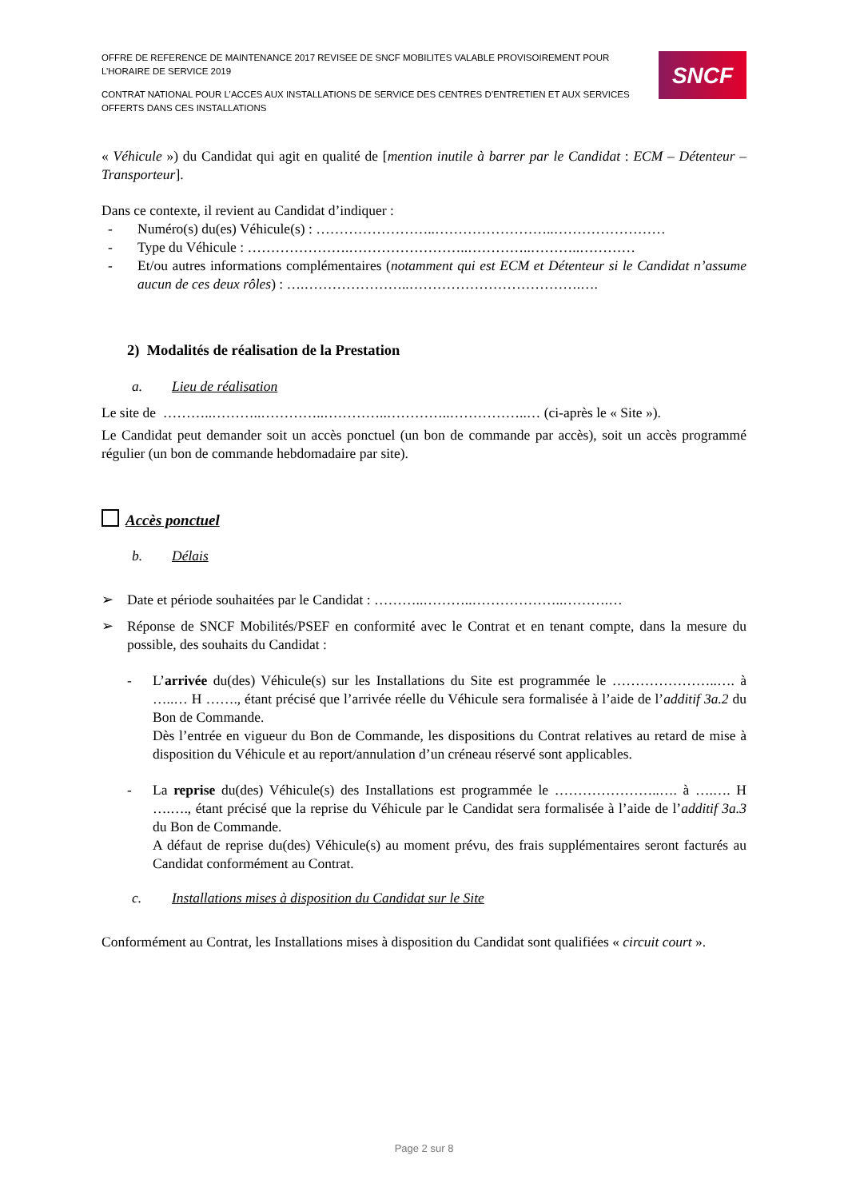OFFRE DE REFERENCE DE MAINTENANCE 2017 REVISEE DE SNCF MOBILITES VALABLE PROVISOIREMENT POUR L’HORAIRE DE SERVICE 2019
CONTRAT NATIONAL POUR L’ACCES AUX INSTALLATIONS DE SERVICE DES CENTRES D’ENTRETIEN ET AUX SERVICES OFFERTS DANS CES INSTALLATIONS
SNCF
« Véhicule ») du Candidat qui agit en qualité de [mention inutile à barrer par le Candidat : ECM – Détenteur – Transporteur].
Dans ce contexte, il revient au Candidat d’indiquer :
- Numéro(s) du(es) Véhicule(s) : ……………………..……………………..……………………
- Type du Véhicule : ………………….……………………..…………..………..…………
- Et/ou autres informations complémentaires (notamment qui est ECM et Détenteur si le Candidat n’assume aucun de ces deux rôles) : ….…………………..……………………………….….
2) Modalités de réalisation de la Prestation
a. Lieu de réalisation
Le site de ………..………..…………..…………..…………..……………..… (ci-après le « Site »).
Le Candidat peut demander soit un accès ponctuel (un bon de commande par accès), soit un accès programmé régulier (un bon de commande hebdomadaire par site).
Accès ponctuel
b. Délais
➢ Date et période souhaitées par le Candidat : ………..………..………………..……….…
➢ Réponse de SNCF Mobilités/PSEF en conformité avec le Contrat et en tenant compte, dans la mesure du possible, des souhaits du Candidat :
- L’arrivée du(des) Véhicule(s) sur les Installations du Site est programmée le …………………..…. à …..… H ……., étant précisé que l’arrivée réelle du Véhicule sera formalisée à l’aide de l’additif 3a.2 du Bon de Commande.
Dès l’entrée en vigueur du Bon de Commande, les dispositions du Contrat relatives au retard de mise à disposition du Véhicule et au report/annulation d’un créneau réservé sont applicables.
- La reprise du(des) Véhicule(s) des Installations est programmée le …………………..…. à ….…. H ….…., étant précisé que la reprise du Véhicule par le Candidat sera formalisée à l’aide de l’additif 3a.3 du Bon de Commande.
A défaut de reprise du(des) Véhicule(s) au moment prévu, des frais supplémentaires seront facturés au Candidat conformément au Contrat.
c. Installations mises à disposition du Candidat sur le Site
Conformément au Contrat, les Installations mises à disposition du Candidat sont qualifiées « circuit court ».
Page 2 sur 8